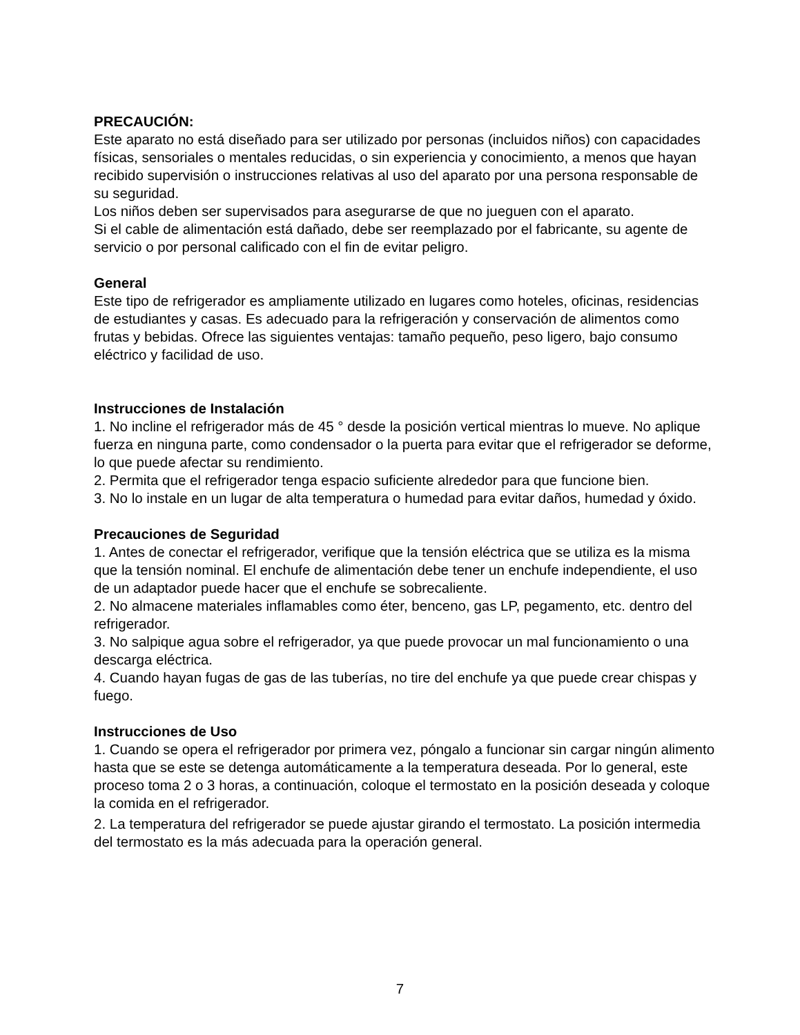PRECAUCIÓN:
Este aparato no está diseñado para ser utilizado por personas (incluidos niños) con capacidades físicas, sensoriales o mentales reducidas, o sin experiencia y conocimiento, a menos que hayan recibido supervisión o instrucciones relativas al uso del aparato por una persona responsable de su seguridad.
Los niños deben ser supervisados para asegurarse de que no jueguen con el aparato.
Si el cable de alimentación está dañado, debe ser reemplazado por el fabricante, su agente de servicio o por personal calificado con el fin de evitar peligro.
General
Este tipo de refrigerador es ampliamente utilizado en lugares como hoteles, oficinas, residencias de estudiantes y casas. Es adecuado para la refrigeración y conservación de alimentos como frutas y bebidas. Ofrece las siguientes ventajas: tamaño pequeño, peso ligero, bajo consumo eléctrico y facilidad de uso.
Instrucciones de Instalación
1. No incline el refrigerador más de 45 ° desde la posición vertical mientras lo mueve. No aplique fuerza en ninguna parte, como condensador o la puerta para evitar que el refrigerador se deforme, lo que puede afectar su rendimiento.
2. Permita que el refrigerador tenga espacio suficiente alrededor para que funcione bien.
3. No lo instale en un lugar de alta temperatura o humedad para evitar daños, humedad y óxido.
Precauciones de Seguridad
1. Antes de conectar el refrigerador, verifique que la tensión eléctrica que se utiliza es la misma que la tensión nominal. El enchufe de alimentación debe tener un enchufe independiente, el uso de un adaptador puede hacer que el enchufe se sobrecaliente.
2. No almacene materiales inflamables como éter, benceno, gas LP, pegamento, etc. dentro del refrigerador.
3. No salpique agua sobre el refrigerador, ya que puede provocar un mal funcionamiento o una descarga eléctrica.
4. Cuando hayan fugas de gas de las tuberías, no tire del enchufe ya que puede crear chispas y fuego.
Instrucciones de Uso
1. Cuando se opera el refrigerador por primera vez, póngalo a funcionar sin cargar ningún alimento hasta que se este se detenga automáticamente a la temperatura deseada. Por lo general, este proceso toma 2 o 3 horas, a continuación, coloque el termostato en la posición deseada y coloque la comida en el refrigerador.
2. La temperatura del refrigerador se puede ajustar girando el termostato. La posición intermedia del termostato es la más adecuada para la operación general.
7